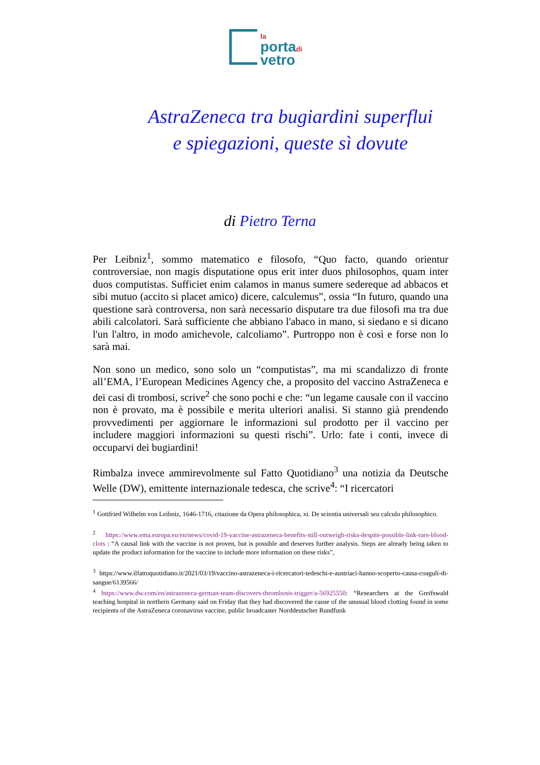la
portadi
vetro
AstraZeneca tra bugiardini superflui
e spiegazioni, queste sì dovute
di Pietro Terna
Per Leibniz<sup>1</sup>, sommo matematico e filosofo, “Quo facto, quando orientur controversiae, non magis disputatione opus erit inter duos philosophos, quam inter duos computistas. Sufficiet enim calamos in manus sumere sedereque ad abbacos et sibi mutuo (accito si placet amico) dicere, calculemus”, ossia “In futuro, quando una questione sarà controversa, non sarà necessario disputare tra due filosofi ma tra due abili calcolatori. Sarà sufficiente che abbiano l'abaco in mano, si siedano e si dicano l'un l'altro, in modo amichevole, calcoliamo”. Purtroppo non è così e forse non lo sarà mai.
Non sono un medico, sono solo un “computistas”, ma mi scandalizzo di fronte all’EMA, l’European Medicines Agency che, a proposito del vaccino AstraZeneca e dei casi di trombosi, scrive<sup>2</sup> che sono pochi e che: “un legame causale con il vaccino non è provato, ma è possibile e merita ulteriori analisi. Si stanno già prendendo provvedimenti per aggiornare le informazioni sul prodotto per il vaccino per includere maggiori informazioni su questi rischi”. Urlo: fate i conti, invece di occuparvi dei bugiardini!
Rimbalza invece ammirevolmente sul Fatto Quotidiano<sup>3</sup> una notizia da Deutsche Welle (DW), emittente internazionale tedesca, che scrive<sup>4</sup>: “I ricercatori
<sup>1</sup> Gottfried Wilhelm von Leibniz, 1646-1716, citazione da Opera philosophica, xi. De scientia universali seu calculo philosophico.
<sup>2</sup> https://www.ema.europa.eu/en/news/covid-19-vaccine-astrazeneca-benefits-still-outweigh-risks-despite-possible-link-rare-blood-clots : “A causal link with the vaccine is not proven, but is possible and deserves further analysis. Steps are already being taken to update the product information for the vaccine to include more information on these risks”,
<sup>3</sup> https://www.ilfattoquotidiano.it/2021/03/19/vaccino-astrazeneca-i-ricercatori-tedeschi-e-austriaci-hanno-scoperto-causa-coaguli-di-sangue/6139566/
<sup>4</sup> https://www.dw.com/en/astrazeneca-german-team-discovers-thrombosis-trigger/a-56925550: “Researchers at the Greifswald teaching hospital in northern Germany said on Friday that they had discovered the cause of the unusual blood clotting found in some recipients of the AstraZeneca coronavirus vaccine, public broadcaster Norddeutscher Rundfunk